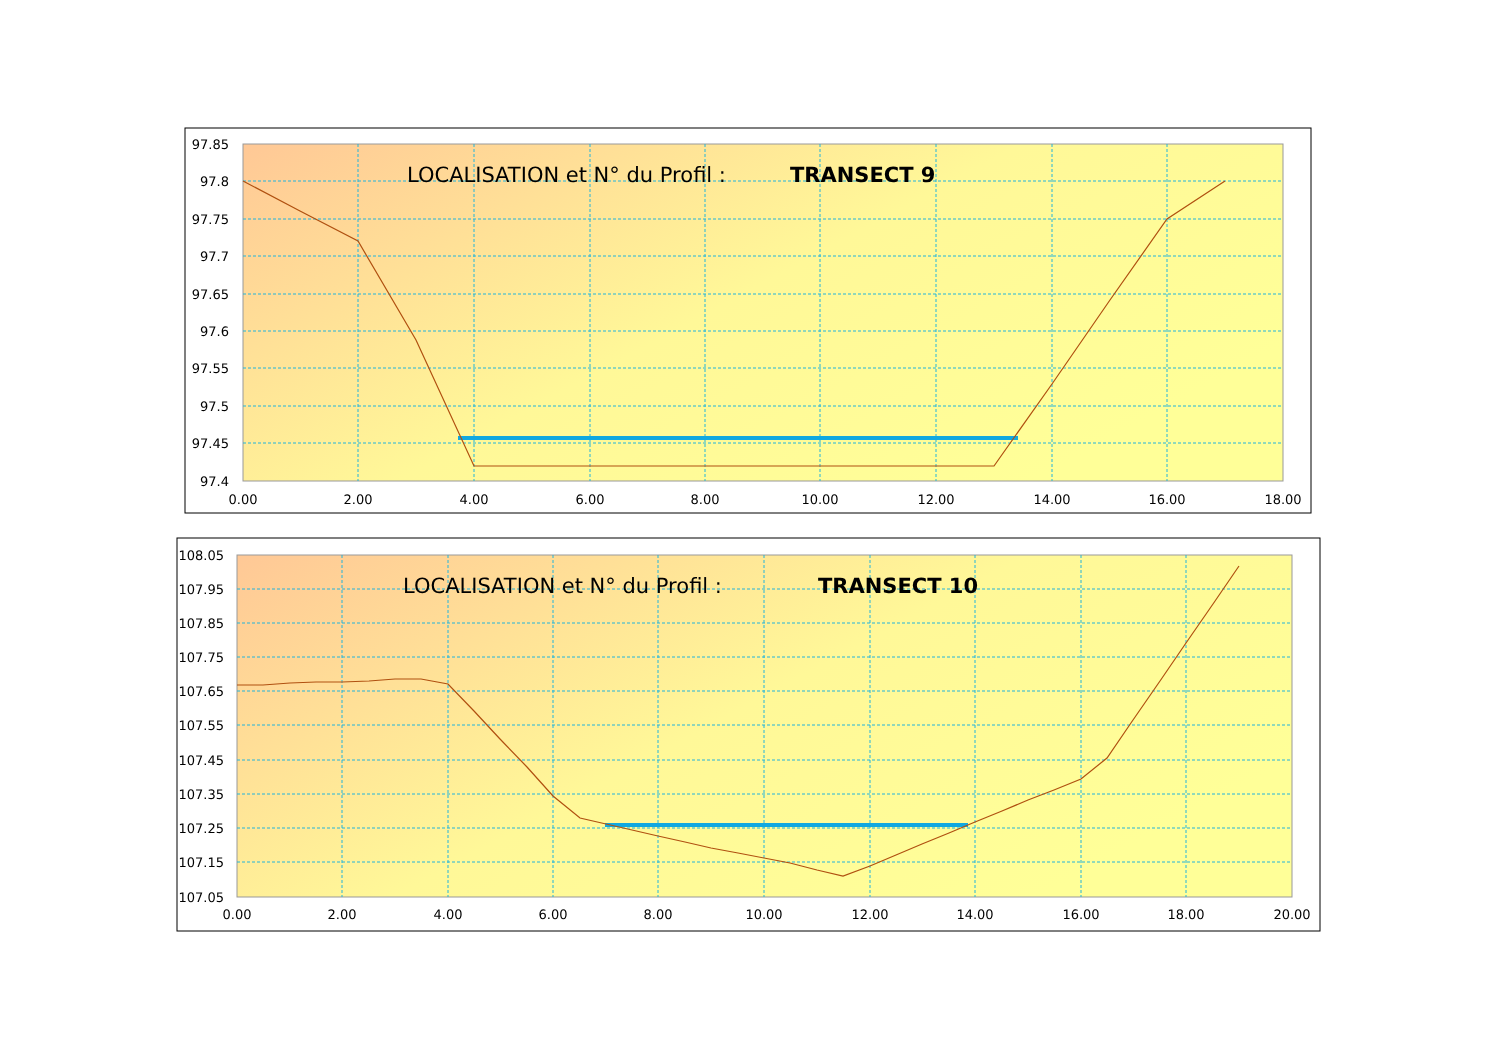LOCALISATION et N° du Profil :
TRANSECT 9
97.85
97.8
97.75
97.7
97.65
97.6
97.55
97.5
97.45
97.4
0.00
2.00
4.00
6.00
8.00
10.00
12.00
14.00
16.00
18.00
LOCALISATION et N° du Profil :
TRANSECT 10
108.05
107.95
107.85
107.75
107.65
107.55
107.45
107.35
107.25
107.15
107.05
0.00
2.00
4.00
6.00
8.00
10.00
12.00
14.00
16.00
18.00
20.00